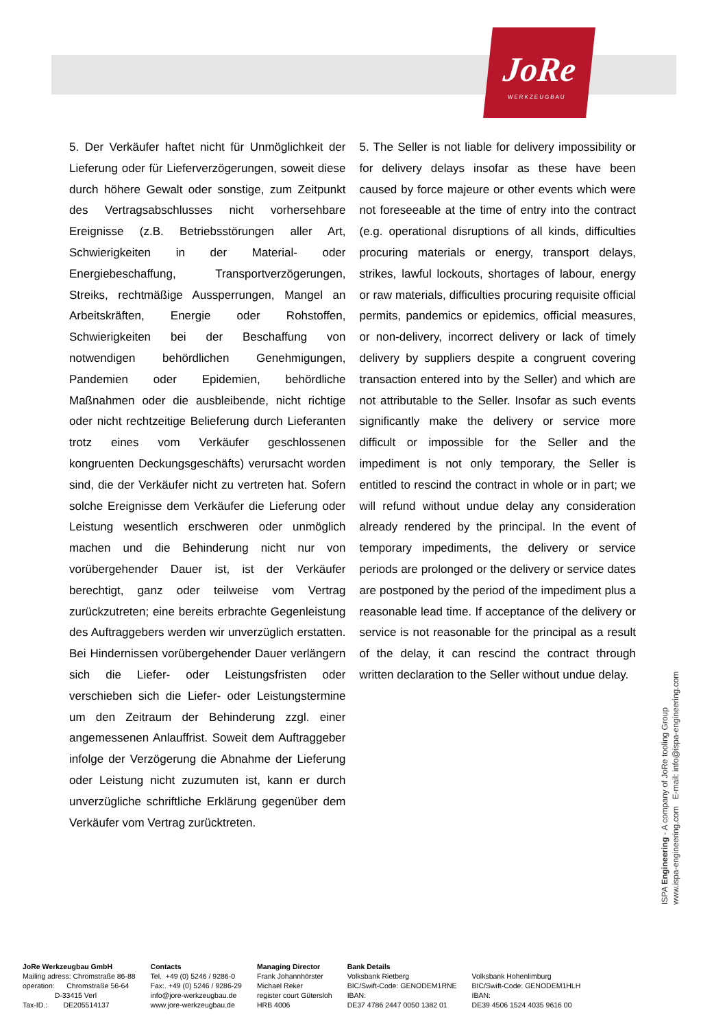JoRe
WERKZEUGBAU
5. Der Verkäufer haftet nicht für Unmöglichkeit der Lieferung oder für Lieferverzögerungen, soweit diese durch höhere Gewalt oder sonstige, zum Zeitpunkt des Vertragsabschlusses nicht vorhersehbare Ereignisse (z.B. Betriebsstörungen aller Art, Schwierigkeiten in der Material- oder Energiebeschaffung, Transportverzögerungen, Streiks, rechtmäßige Aussperrungen, Mangel an Arbeitskräften, Energie oder Rohstoffen, Schwierigkeiten bei der Beschaffung von notwendigen behördlichen Genehmigungen, Pandemien oder Epidemien, behördliche Maßnahmen oder die ausbleibende, nicht richtige oder nicht rechtzeitige Belieferung durch Lieferanten trotz eines vom Verkäufer geschlossenen kongruenten Deckungsgeschäfts) verursacht worden sind, die der Verkäufer nicht zu vertreten hat. Sofern solche Ereignisse dem Verkäufer die Lieferung oder Leistung wesentlich erschweren oder unmöglich machen und die Behinderung nicht nur von vorübergehender Dauer ist, ist der Verkäufer berechtigt, ganz oder teilweise vom Vertrag zurückzutreten; eine bereits erbrachte Gegenleistung des Auftraggebers werden wir unverzüglich erstatten. Bei Hindernissen vorübergehender Dauer verlängern sich die Liefer- oder Leistungsfristen oder verschieben sich die Liefer- oder Leistungstermine um den Zeitraum der Behinderung zzgl. einer angemessenen Anlauffrist. Soweit dem Auftraggeber infolge der Verzögerung die Abnahme der Lieferung oder Leistung nicht zuzumuten ist, kann er durch unverzügliche schriftliche Erklärung gegenüber dem Verkäufer vom Vertrag zurücktreten.
5. The Seller is not liable for delivery impossibility or for delivery delays insofar as these have been caused by force majeure or other events which were not foreseeable at the time of entry into the contract (e.g. operational disruptions of all kinds, difficulties procuring materials or energy, transport delays, strikes, lawful lockouts, shortages of labour, energy or raw materials, difficulties procuring requisite official permits, pandemics or epidemics, official measures, or non-delivery, incorrect delivery or lack of timely delivery by suppliers despite a congruent covering transaction entered into by the Seller) and which are not attributable to the Seller. Insofar as such events significantly make the delivery or service more difficult or impossible for the Seller and the impediment is not only temporary, the Seller is entitled to rescind the contract in whole or in part; we will refund without undue delay any consideration already rendered by the principal. In the event of temporary impediments, the delivery or service periods are prolonged or the delivery or service dates are postponed by the period of the impediment plus a reasonable lead time. If acceptance of the delivery or service is not reasonable for the principal as a result of the delay, it can rescind the contract through written declaration to the Seller without undue delay.
ISPA Engineering - A company of JoRe tooling Group
www.ispa-engineering.com E-mail: info@ispa-engineering.com
JoRe Werkzeugbau GmbH Mailing adress: Chromstraße 86-88 operation: Chromstraße 56-64 D-33415 Verl Tax-ID.: DE205514137
Contacts Tel. +49 (0) 5246 / 9286-0 Fax:. +49 (0) 5246 / 9286-29 info@jore-werkzeugbau.de www.jore-werkzeugbau.de
Managing Director Frank Johannhörster Michael Reker register court Gütersloh HRB 4006
Bank Details Volksbank Rietberg BIC/Swift-Code: GENODEM1RNE IBAN: DE37 4786 2447 0050 1382 01
Volksbank Hohenlimburg BIC/Swift-Code: GENODEM1HLH IBAN: DE39 4506 1524 4035 9616 00